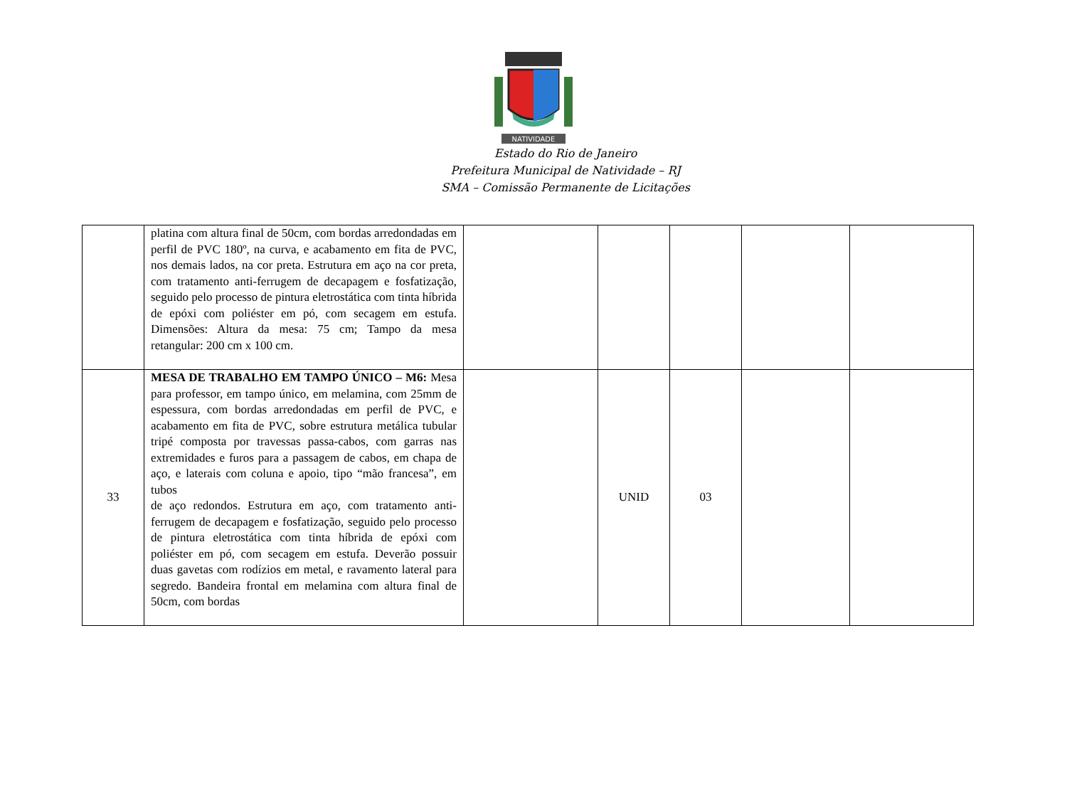NATIVIDADE
Estado do Rio de Janeiro
Prefeitura Municipal de Natividade – RJ
SMA – Comissão Permanente de Licitações
| | platina com altura final de 50cm, com bordas arredondadas em perfil de PVC 180º, na curva, e acabamento em fita de PVC, nos demais lados, na cor preta. Estrutura em aço na cor preta, com tratamento anti-ferrugem de decapagem e fosfatização, seguido pelo processo de pintura eletrostática com tinta híbrida de epóxi com poliéster em pó, com secagem em estufa. Dimensões: Altura da mesa: 75 cm; Tampo da mesa retangular: 200 cm x 100 cm. | | | | | |
| 33 | MESA DE TRABALHO EM TAMPO ÚNICO – M6: Mesa para professor, em tampo único, em melamina, com 25mm de espessura, com bordas arredondadas em perfil de PVC, e acabamento em fita de PVC, sobre estrutura metálica tubular tripé composta por travessas passa-cabos, com garras nas extremidades e furos para a passagem de cabos, em chapa de aço, e laterais com coluna e apoio, tipo “mão francesa”, em tubos de aço redondos. Estrutura em aço, com tratamento anti-ferrugem de decapagem e fosfatização, seguido pelo processo de pintura eletrostática com tinta híbrida de epóxi com poliéster em pó, com secagem em estufa. Deverão possuir duas gavetas com rodízios em metal, e ravamento lateral para segredo. Bandeira frontal em melamina com altura final de 50cm, com bordas | | UNID | 03 | | |